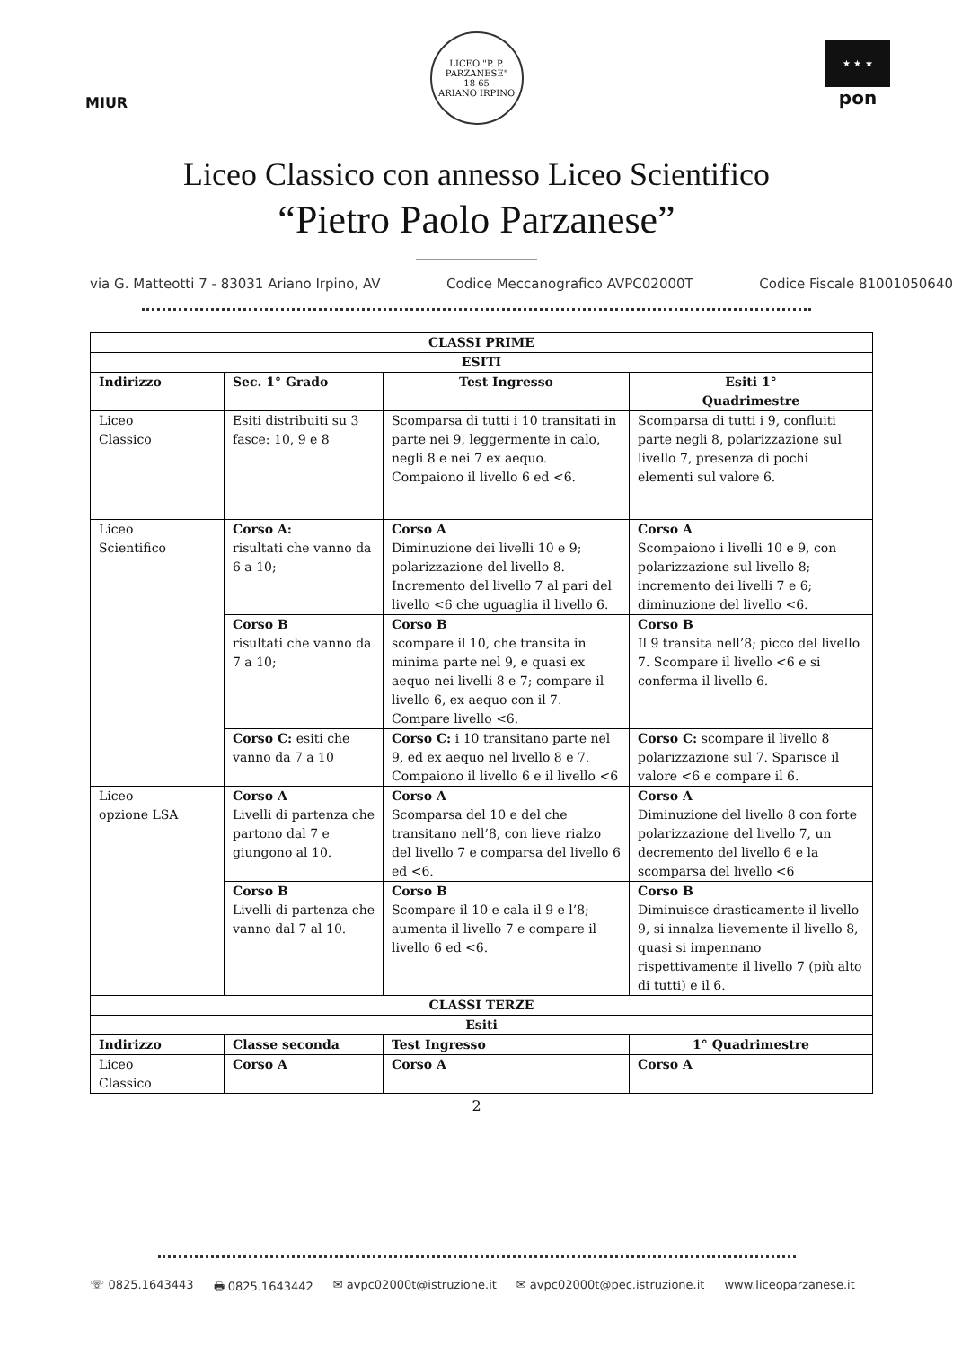MIUR
LICEO "P. P. PARZANESE"
18 65
ARIANO IRPINO
★ ★ ★
pon
Liceo Classico con annesso Liceo Scientifico
“Pietro Paolo Parzanese”
via G. Matteotti 7 - 83031 Ariano Irpino, AV Codice Meccanografico AVPC02000T Codice Fiscale 81001050640
| CLASSI PRIME | | | |
| --- | --- | --- | --- |
| ESITI | | | |
| Indirizzo | Sec. 1° Grado | Test Ingresso | Esiti 1° Quadrimestre |
| Liceo Classico | Esiti distribuiti su 3 fasce: 10, 9 e 8 | Scomparsa di tutti i 10 transitati in parte nei 9, leggermente in calo, negli 8 e nei 7 ex aequo. Compaiono il livello 6 ed <6. | Scomparsa di tutti i 9, confluiti parte negli 8, polarizzazione sul livello 7, presenza di pochi elementi sul valore 6. |
| Liceo Scientifico | Corso A: risultati che vanno da 6 a 10; | Corso A Diminuzione dei livelli 10 e 9; polarizzazione del livello 8. Incremento del livello 7 al pari del livello <6 che uguaglia il livello 6. | Corso A Scompaiono i livelli 10 e 9, con polarizzazione sul livello 8; incremento dei livelli 7 e 6; diminuzione del livello <6. |
| | Corso B risultati che vanno da 7 a 10; | Corso B scompare il 10, che transita in minima parte nel 9, e quasi ex aequo nei livelli 8 e 7; compare il livello 6, ex aequo con il 7. Compare livello <6. | Corso B Il 9 transita nell’8; picco del livello 7. Scompare il livello <6 e si conferma il livello 6. |
| | Corso C: esiti che vanno da 7 a 10 | Corso C: i 10 transitano parte nel 9, ed ex aequo nel livello 8 e 7. Compaiono il livello 6 e il livello <6 | Corso C: scompare il livello 8 polarizzazione sul 7. Sparisce il valore <6 e compare il 6. |
| Liceo opzione LSA | Corso A Livelli di partenza che partono dal 7 e giungono al 10. | Corso A Scomparsa del 10 e del che transitano nell’8, con lieve rialzo del livello 7 e comparsa del livello 6 ed <6. | Corso A Diminuzione del livello 8 con forte polarizzazione del livello 7, un decremento del livello 6 e la scomparsa del livello <6 |
| | Corso B Livelli di partenza che vanno dal 7 al 10. | Corso B Scompare il 10 e cala il 9 e l’8; aumenta il livello 7 e compare il livello 6 ed <6. | Corso B Diminuisce drasticamente il livello 9, si innalza lievemente il livello 8, quasi si impennano rispettivamente il livello 7 (più alto di tutti) e il 6. |
| CLASSI TERZE | | | |
| Esiti | | | |
| Indirizzo | Classe seconda | Test Ingresso | 1° Quadrimestre |
| Liceo Classico | Corso A | Corso A | Corso A |
2
☏ 0825.1643443 🖶 0825.1643442 ✉ avpc02000t@istruzione.it ✉ avpc02000t@pec.istruzione.it www.liceoparzanese.it